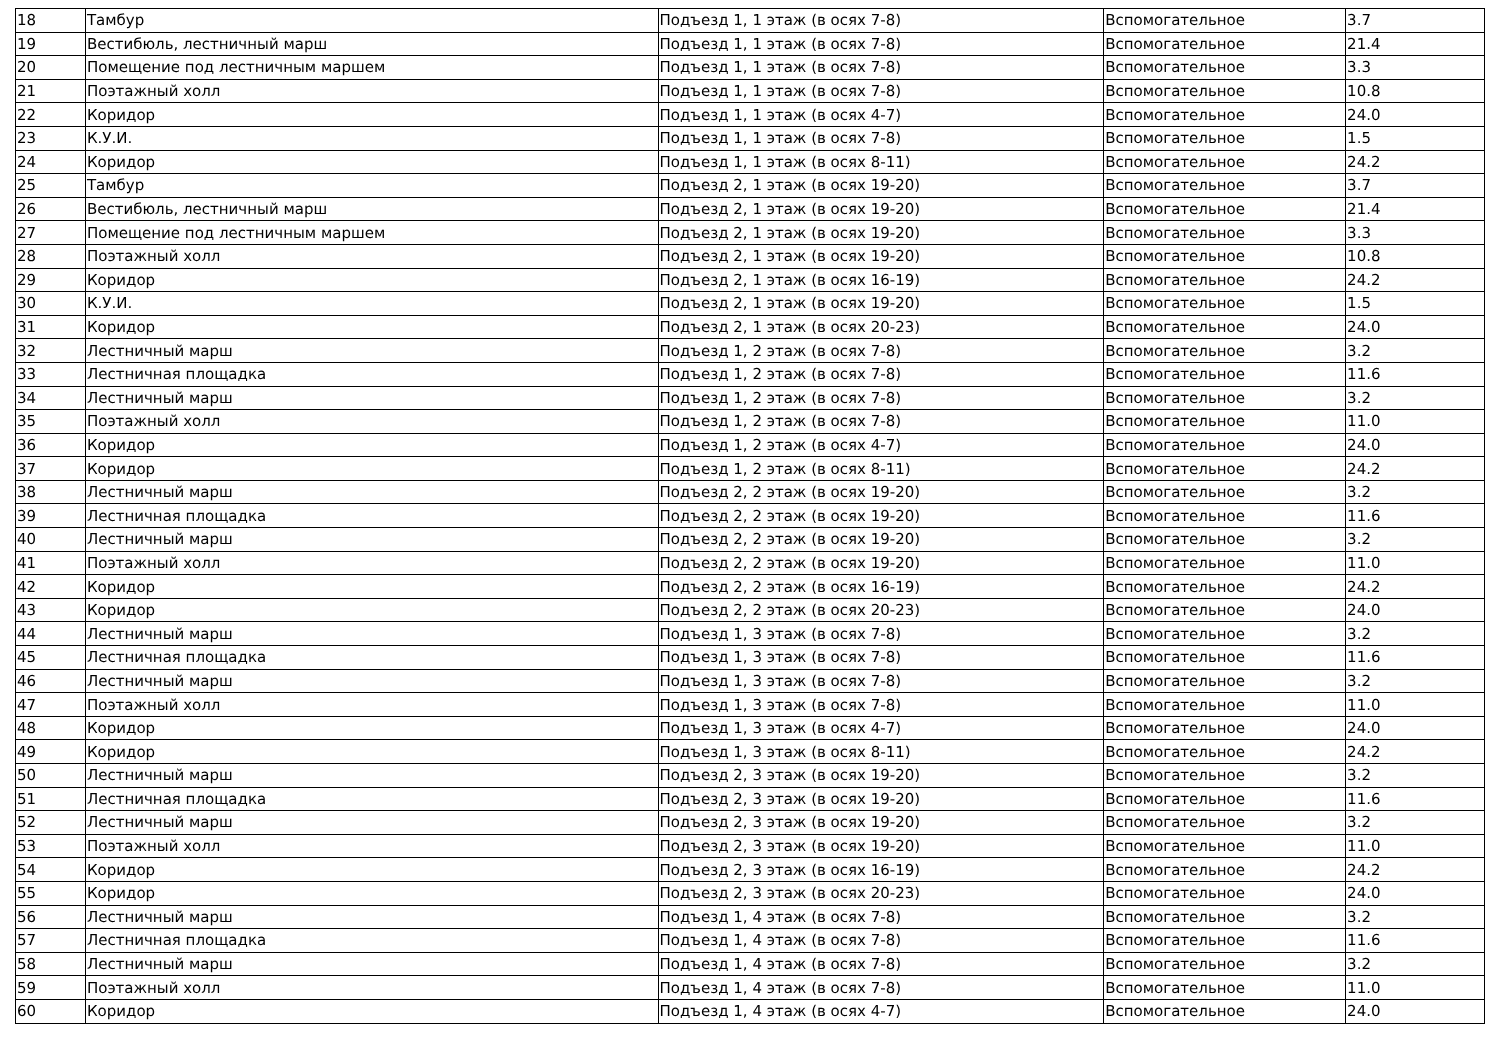| 18 | Тамбур | Подъезд 1, 1 этаж (в осях 7-8) | Вспомогательное | 3.7 |
| 19 | Вестибюль, лестничный марш | Подъезд 1, 1 этаж (в осях 7-8) | Вспомогательное | 21.4 |
| 20 | Помещение под лестничным маршем | Подъезд 1, 1 этаж (в осях 7-8) | Вспомогательное | 3.3 |
| 21 | Поэтажный холл | Подъезд 1, 1 этаж (в осях 7-8) | Вспомогательное | 10.8 |
| 22 | Коридор | Подъезд 1, 1 этаж (в осях 4-7) | Вспомогательное | 24.0 |
| 23 | К.У.И. | Подъезд 1, 1 этаж (в осях 7-8) | Вспомогательное | 1.5 |
| 24 | Коридор | Подъезд 1, 1 этаж (в осях 8-11) | Вспомогательное | 24.2 |
| 25 | Тамбур | Подъезд 2, 1 этаж (в осях 19-20) | Вспомогательное | 3.7 |
| 26 | Вестибюль, лестничный марш | Подъезд 2, 1 этаж (в осях 19-20) | Вспомогательное | 21.4 |
| 27 | Помещение под лестничным маршем | Подъезд 2, 1 этаж (в осях 19-20) | Вспомогательное | 3.3 |
| 28 | Поэтажный холл | Подъезд 2, 1 этаж (в осях 19-20) | Вспомогательное | 10.8 |
| 29 | Коридор | Подъезд 2, 1 этаж (в осях 16-19) | Вспомогательное | 24.2 |
| 30 | К.У.И. | Подъезд 2, 1 этаж (в осях 19-20) | Вспомогательное | 1.5 |
| 31 | Коридор | Подъезд 2, 1 этаж (в осях 20-23) | Вспомогательное | 24.0 |
| 32 | Лестничный марш | Подъезд 1, 2 этаж (в осях 7-8) | Вспомогательное | 3.2 |
| 33 | Лестничная площадка | Подъезд 1, 2 этаж (в осях 7-8) | Вспомогательное | 11.6 |
| 34 | Лестничный марш | Подъезд 1, 2 этаж (в осях 7-8) | Вспомогательное | 3.2 |
| 35 | Поэтажный холл | Подъезд 1, 2 этаж (в осях 7-8) | Вспомогательное | 11.0 |
| 36 | Коридор | Подъезд 1, 2 этаж (в осях 4-7) | Вспомогательное | 24.0 |
| 37 | Коридор | Подъезд 1, 2 этаж (в осях 8-11) | Вспомогательное | 24.2 |
| 38 | Лестничный марш | Подъезд 2, 2 этаж (в осях 19-20) | Вспомогательное | 3.2 |
| 39 | Лестничная площадка | Подъезд 2, 2 этаж (в осях 19-20) | Вспомогательное | 11.6 |
| 40 | Лестничный марш | Подъезд 2, 2 этаж (в осях 19-20) | Вспомогательное | 3.2 |
| 41 | Поэтажный холл | Подъезд 2, 2 этаж (в осях 19-20) | Вспомогательное | 11.0 |
| 42 | Коридор | Подъезд 2, 2 этаж (в осях 16-19) | Вспомогательное | 24.2 |
| 43 | Коридор | Подъезд 2, 2 этаж (в осях 20-23) | Вспомогательное | 24.0 |
| 44 | Лестничный марш | Подъезд 1, 3 этаж (в осях 7-8) | Вспомогательное | 3.2 |
| 45 | Лестничная площадка | Подъезд 1, 3 этаж (в осях 7-8) | Вспомогательное | 11.6 |
| 46 | Лестничный марш | Подъезд 1, 3 этаж (в осях 7-8) | Вспомогательное | 3.2 |
| 47 | Поэтажный холл | Подъезд 1, 3 этаж (в осях 7-8) | Вспомогательное | 11.0 |
| 48 | Коридор | Подъезд 1, 3 этаж (в осях 4-7) | Вспомогательное | 24.0 |
| 49 | Коридор | Подъезд 1, 3 этаж (в осях 8-11) | Вспомогательное | 24.2 |
| 50 | Лестничный марш | Подъезд 2, 3 этаж (в осях 19-20) | Вспомогательное | 3.2 |
| 51 | Лестничная площадка | Подъезд 2, 3 этаж (в осях 19-20) | Вспомогательное | 11.6 |
| 52 | Лестничный марш | Подъезд 2, 3 этаж (в осях 19-20) | Вспомогательное | 3.2 |
| 53 | Поэтажный холл | Подъезд 2, 3 этаж (в осях 19-20) | Вспомогательное | 11.0 |
| 54 | Коридор | Подъезд 2, 3 этаж (в осях 16-19) | Вспомогательное | 24.2 |
| 55 | Коридор | Подъезд 2, 3 этаж (в осях 20-23) | Вспомогательное | 24.0 |
| 56 | Лестничный марш | Подъезд 1, 4 этаж (в осях 7-8) | Вспомогательное | 3.2 |
| 57 | Лестничная площадка | Подъезд 1, 4 этаж (в осях 7-8) | Вспомогательное | 11.6 |
| 58 | Лестничный марш | Подъезд 1, 4 этаж (в осях 7-8) | Вспомогательное | 3.2 |
| 59 | Поэтажный холл | Подъезд 1, 4 этаж (в осях 7-8) | Вспомогательное | 11.0 |
| 60 | Коридор | Подъезд 1, 4 этаж (в осях 4-7) | Вспомогательное | 24.0 |